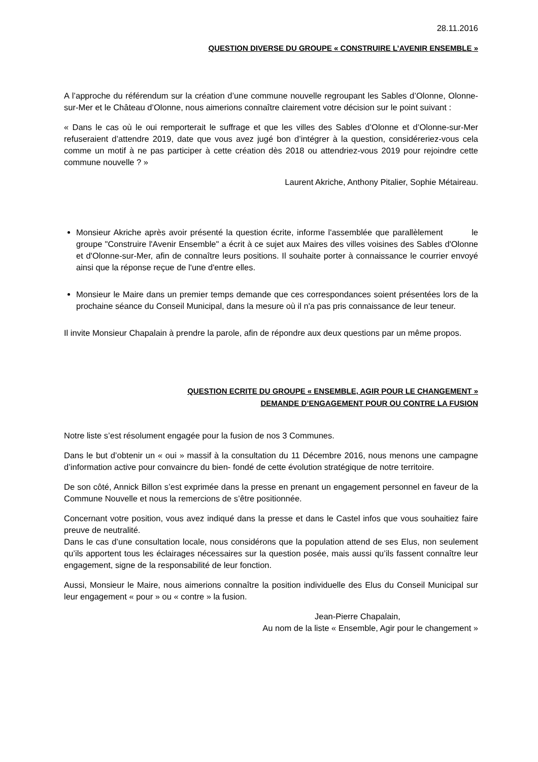28.11.2016
QUESTION DIVERSE DU GROUPE « CONSTRUIRE L’AVENIR ENSEMBLE »
A l’approche du référendum sur la création d’une commune nouvelle regroupant les Sables d’Olonne, Olonne-sur-Mer et le Château d’Olonne, nous aimerions connaître clairement votre décision sur le point suivant :
« Dans le cas où le oui remporterait le suffrage et que les villes des Sables d’Olonne et d’Olonne-sur-Mer refuseraient d’attendre 2019, date que vous avez jugé bon d’intégrer à la question, considéreriez-vous cela comme un motif à ne pas participer à cette création dès 2018 ou attendriez-vous 2019 pour rejoindre cette commune nouvelle ? »
Laurent Akriche, Anthony Pitalier, Sophie Métaireau.
Monsieur Akriche après avoir présenté la question écrite, informe l'assemblée que parallèlement le groupe "Construire l'Avenir Ensemble" a écrit à ce sujet aux Maires des villes voisines des Sables d'Olonne et d'Olonne-sur-Mer, afin de connaître leurs positions. Il souhaite porter à connaissance le courrier envoyé ainsi que la réponse reçue de l'une d'entre elles.
Monsieur le Maire dans un premier temps demande que ces correspondances soient présentées lors de la prochaine séance du Conseil Municipal, dans la mesure où il n'a pas pris connaissance de leur teneur.
Il invite Monsieur Chapalain à prendre la parole, afin de répondre aux deux questions par un même propos.
QUESTION ECRITE DU GROUPE « ENSEMBLE, AGIR POUR LE CHANGEMENT »
DEMANDE D’ENGAGEMENT POUR OU CONTRE LA FUSION
Notre liste s’est résolument engagée pour la fusion de nos 3 Communes.
Dans le but d’obtenir un « oui » massif à la consultation du 11 Décembre 2016, nous menons une campagne d’information active pour convaincre du bien- fondé de cette évolution stratégique de notre territoire.
De son côté, Annick Billon s’est exprimée dans la presse en prenant un engagement personnel en faveur de la Commune Nouvelle et nous la remercions de s’être positionnée.
Concernant votre position, vous avez indiqué dans la presse et dans le Castel infos que vous souhaitiez faire preuve de neutralité.
Dans le cas d’une consultation locale, nous considérons que la population attend de ses Elus, non seulement qu’ils apportent tous les éclairages nécessaires sur la question posée, mais aussi qu’ils fassent connaître leur engagement, signe de la responsabilité de leur fonction.
Aussi, Monsieur le Maire, nous aimerions connaître la position individuelle des Elus du Conseil Municipal sur leur engagement « pour » ou « contre » la fusion.
Jean-Pierre Chapalain,
Au nom de la liste « Ensemble, Agir pour le changement »